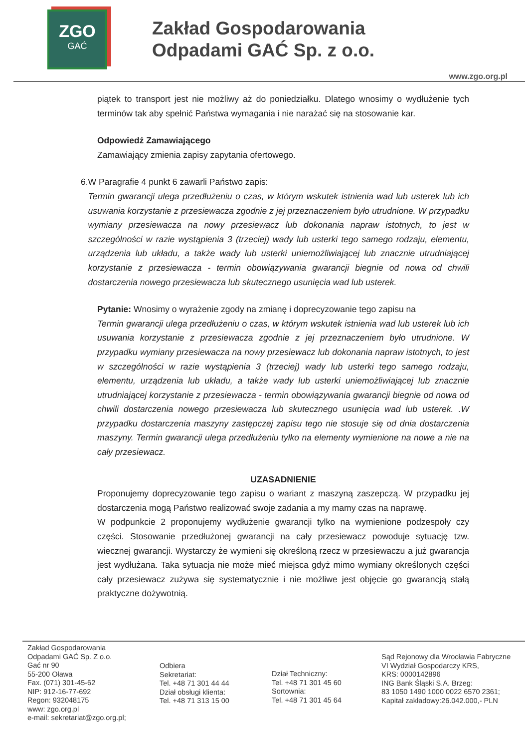ZGO
GAĆ
Zakład Gospodarowania
Odpadami GAĆ Sp. z o.o.
www.zgo.org.pl
piątek to transport jest nie możliwy aż do poniedziałku. Dlatego wnosimy o wydłużenie tych terminów tak aby spełnić Państwa wymagania i nie narażać się na stosowanie kar.
Odpowiedź Zamawiającego
Zamawiający zmienia zapisy zapytania ofertowego.
6. W Paragrafie 4 punkt 6 zawarli Państwo zapis:
Termin gwarancji ulega przedłużeniu o czas, w którym wskutek istnienia wad lub usterek lub ich usuwania korzystanie z przesiewacza zgodnie z jej przeznaczeniem było utrudnione. W przypadku wymiany przesiewacza na nowy przesiewacz lub dokonania napraw istotnych, to jest w szczególności w razie wystąpienia 3 (trzeciej) wady lub usterki tego samego rodzaju, elementu, urządzenia lub układu, a także wady lub usterki uniemożliwiającej lub znacznie utrudniającej korzystanie z przesiewacza - termin obowiązywania gwarancji biegnie od nowa od chwili dostarczenia nowego przesiewacza lub skutecznego usunięcia wad lub usterek.
Pytanie: Wnosimy o wyrażenie zgody na zmianę i doprecyzowanie tego zapisu na
Termin gwarancji ulega przedłużeniu o czas, w którym wskutek istnienia wad lub usterek lub ich usuwania korzystanie z przesiewacza zgodnie z jej przeznaczeniem było utrudnione. W przypadku wymiany przesiewacza na nowy przesiewacz lub dokonania napraw istotnych, to jest w szczególności w razie wystąpienia 3 (trzeciej) wady lub usterki tego samego rodzaju, elementu, urządzenia lub układu, a także wady lub usterki uniemożliwiającej lub znacznie utrudniającej korzystanie z przesiewacza - termin obowiązywania gwarancji biegnie od nowa od chwili dostarczenia nowego przesiewacza lub skutecznego usunięcia wad lub usterek. .W przypadku dostarczenia maszyny zastępczej zapisu tego nie stosuje się od dnia dostarczenia maszyny. Termin gwarancji ulega przedłużeniu tylko na elementy wymienione na nowe a nie na cały przesiewacz.
UZASADNIENIE
Proponujemy doprecyzowanie tego zapisu o wariant z maszyną zaszepczą. W przypadku jej dostarczenia mogą Państwo realizować swoje zadania a my mamy czas na naprawę.
W podpunkcie 2 proponujemy wydłużenie gwarancji tylko na wymienione podzespoły czy części. Stosowanie przedłużonej gwarancji na cały przesiewacz powoduje sytuację tzw. wiecznej gwarancji. Wystarczy że wymieni się określoną rzecz w przesiewaczu a już gwarancja jest wydłużana. Taka sytuacja nie może mieć miejsca gdyż mimo wymiany określonych części cały przesiewacz zużywa się systematycznie i nie możliwe jest objęcie go gwarancją stałą praktyczne dożywotnią.
Zakład Gospodarowania
Odpadami GAĆ Sp. Z o.o.
Gać nr 90
55-200 Oława
Fax. (071) 301-45-62
NIP: 912-16-77-692
Regon: 932048175
www: zgo.org.pl
e-mail: sekretariat@zgo.org.pl;
Odbiera
Sekretariat:
Tel. +48 71 301 44 44
Dział obsługi klienta:
Tel. +48 71 313 15 00
Dział Techniczny:
Tel. +48 71 301 45 60
Sortownia:
Tel. +48 71 301 45 64
Sąd Rejonowy dla Wrocławia Fabryczne
VI Wydział Gospodarczy KRS,
KRS: 0000142896
ING Bank Śląski S.A. Brzeg:
83 1050 1490 1000 0022 6570 2361;
Kapitał zakładowy:26.042.000,- PLN